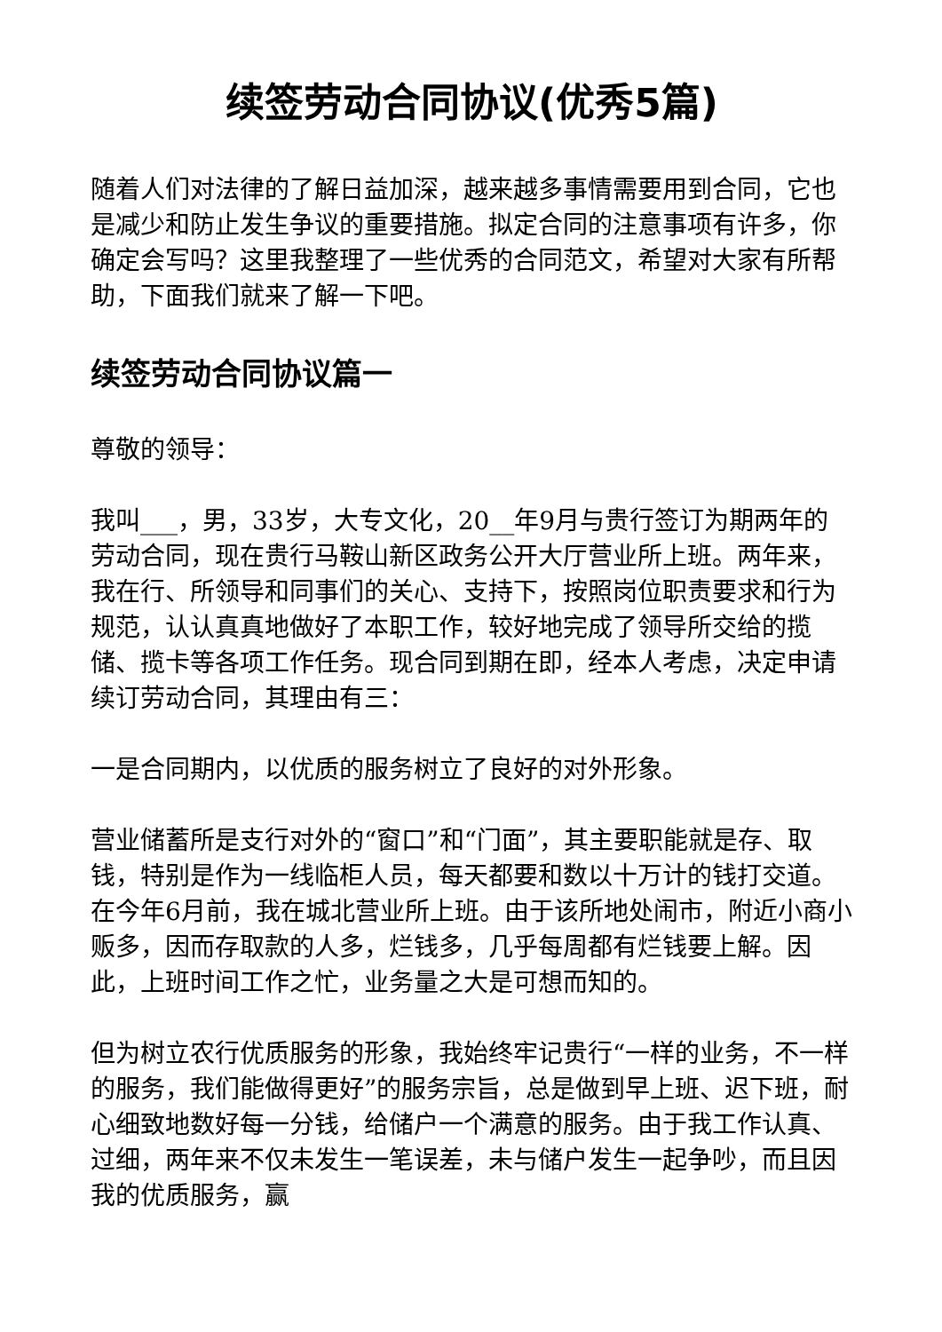续签劳动合同协议(优秀5篇)
随着人们对法律的了解日益加深，越来越多事情需要用到合同，它也是减少和防止发生争议的重要措施。拟定合同的注意事项有许多，你确定会写吗？这里我整理了一些优秀的合同范文，希望对大家有所帮助，下面我们就来了解一下吧。
续签劳动合同协议篇一
尊敬的领导：
我叫___，男，33岁，大专文化，20__年9月与贵行签订为期两年的劳动合同，现在贵行马鞍山新区政务公开大厅营业所上班。两年来，我在行、所领导和同事们的关心、支持下，按照岗位职责要求和行为规范，认认真真地做好了本职工作，较好地完成了领导所交给的揽储、揽卡等各项工作任务。现合同到期在即，经本人考虑，决定申请续订劳动合同，其理由有三：
一是合同期内，以优质的服务树立了良好的对外形象。
营业储蓄所是支行对外的“窗口”和“门面”，其主要职能就是存、取钱，特别是作为一线临柜人员，每天都要和数以十万计的钱打交道。在今年6月前，我在城北营业所上班。由于该所地处闹市，附近小商小贩多，因而存取款的人多，烂钱多，几乎每周都有烂钱要上解。因此，上班时间工作之忙，业务量之大是可想而知的。
但为树立农行优质服务的形象，我始终牢记贵行“一样的业务，不一样的服务，我们能做得更好”的服务宗旨，总是做到早上班、迟下班，耐心细致地数好每一分钱，给储户一个满意的服务。由于我工作认真、过细，两年来不仅未发生一笔误差，未与储户发生一起争吵，而且因我的优质服务，赢